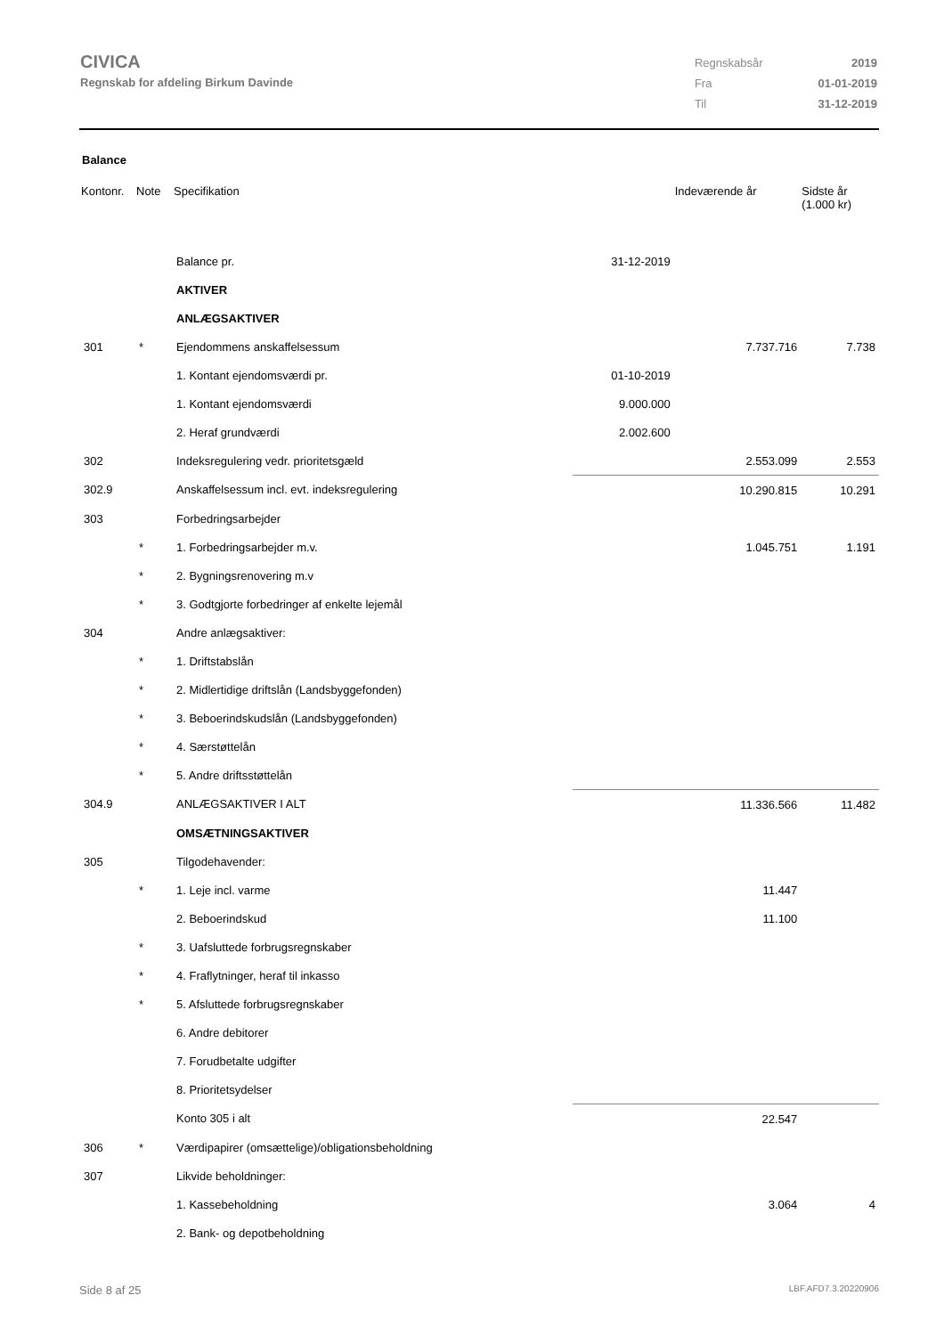CIVICA
Regnskab for afdeling Birkum Davinde
| Regnskabsår | 2019 |
| Fra | 01-01-2019 |
| Til | 31-12-2019 |
Balance
| Kontonr. | Note | Specifikation | | Indeværende år | Sidste år (1.000 kr) |
| --- | --- | --- | --- | --- | --- |
| | | Balance pr. | 31-12-2019 | | |
| | | AKTIVER | | | |
| | | ANLÆGSAKTIVER | | | |
| 301 | * | Ejendommens anskaffelsessum | | 7.737.716 | 7.738 |
| | | 1. Kontant ejendomsværdi pr. | 01-10-2019 | | |
| | | 1. Kontant ejendomsværdi | 9.000.000 | | |
| | | 2. Heraf grundværdi | 2.002.600 | | |
| 302 | | Indeksregulering vedr. prioritetsgæld | | 2.553.099 | 2.553 |
| 302.9 | | Anskaffelsessum incl. evt. indeksregulering | | 10.290.815 | 10.291 |
| 303 | | Forbedringsarbejder | | | |
| | * | 1. Forbedringsarbejder m.v. | | 1.045.751 | 1.191 |
| | * | 2. Bygningsrenovering m.v | | | |
| | * | 3. Godtgjorte forbedringer af enkelte lejemål | | | |
| 304 | | Andre anlægsaktiver: | | | |
| | * | 1. Driftstabslån | | | |
| | * | 2. Midlertidige driftslån (Landsbyggefonden) | | | |
| | * | 3. Beboerindskudslån (Landsbyggefonden) | | | |
| | * | 4. Særstøttelån | | | |
| | * | 5. Andre driftsstøttelån | | | |
| 304.9 | | ANLÆGSAKTIVER I ALT | | 11.336.566 | 11.482 |
| | | OMSÆTNINGSAKTIVER | | | |
| 305 | | Tilgodehavender: | | | |
| | * | 1. Leje incl. varme | | 11.447 | |
| | | 2. Beboerindskud | | 11.100 | |
| | * | 3. Uafsluttede forbrugsregnskaber | | | |
| | * | 4. Fraflytninger, heraf til inkasso | | | |
| | * | 5. Afsluttede forbrugsregnskaber | | | |
| | | 6. Andre debitorer | | | |
| | | 7. Forudbetalte udgifter | | | |
| | | 8. Prioritetsydelser | | | |
| | | Konto 305 i alt | | 22.547 | |
| 306 | * | Værdipapirer (omsættelige)/obligationsbeholdning | | | |
| 307 | | Likvide beholdninger: | | | |
| | | 1. Kassebeholdning | | 3.064 | 4 |
| | | 2. Bank- og depotbeholdning | | | |
Side 8 af 25 LBF.AFD7.3.20220906